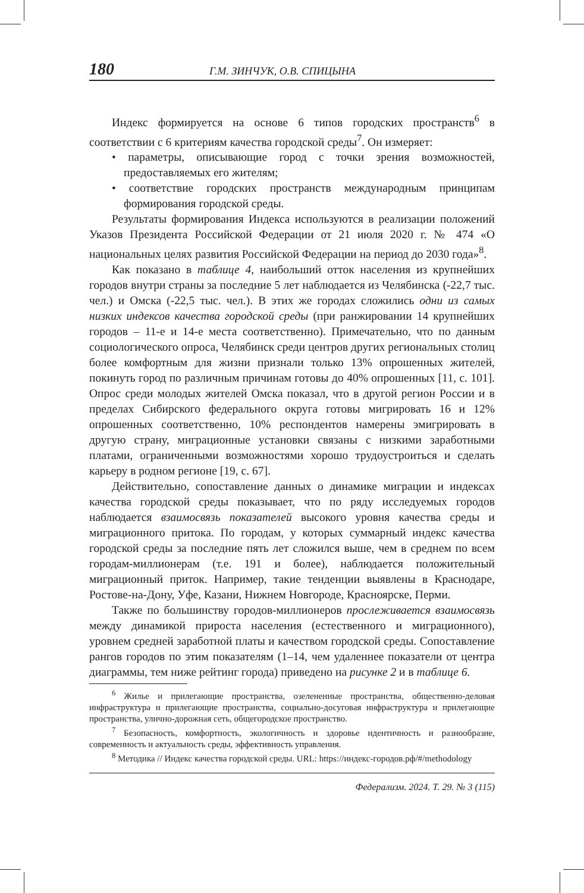180 Г.М. ЗИНЧУК, О.В. СПИЦЫНА
Индекс формируется на основе 6 типов городских пространств<sup>6</sup> в соответствии с 6 критериям качества городской среды<sup>7</sup>. Он измеряет:
• параметры, описывающие город с точки зрения возможностей, предоставляемых его жителям;
• соответствие городских пространств международным принципам формирования городской среды.
Результаты формирования Индекса используются в реализации положений Указов Президента Российской Федерации от 21 июля 2020 г. № 474 «О национальных целях развития Российской Федерации на период до 2030 года»<sup>8</sup>.
Как показано в таблице 4, наибольший отток населения из крупнейших городов внутри страны за последние 5 лет наблюдается из Челябинска (-22,7 тыс. чел.) и Омска (-22,5 тыс. чел.). В этих же городах сложились одни из самых низких индексов качества городской среды (при ранжировании 14 крупнейших городов – 11-е и 14-е места соответственно). Примечательно, что по данным социологического опроса, Челябинск среди центров других региональных столиц более комфортным для жизни признали только 13% опрошенных жителей, покинуть город по различным причинам готовы до 40% опрошенных [11, с. 101]. Опрос среди молодых жителей Омска показал, что в другой регион России и в пределах Сибирского федерального округа готовы мигрировать 16 и 12% опрошенных соответственно, 10% респондентов намерены эмигрировать в другую страну, миграционные установки связаны с низкими заработными платами, ограниченными возможностями хорошо трудоустроиться и сделать карьеру в родном регионе [19, с. 67].
Действительно, сопоставление данных о динамике миграции и индексах качества городской среды показывает, что по ряду исследуемых городов наблюдается взаимосвязь показателей высокого уровня качества среды и миграционного притока. По городам, у которых суммарный индекс качества городской среды за последние пять лет сложился выше, чем в среднем по всем городам-миллионерам (т.е. 191 и более), наблюдается положительный миграционный приток. Например, такие тенденции выявлены в Краснодаре, Ростове-на-Дону, Уфе, Казани, Нижнем Новгороде, Красноярске, Перми.
Также по большинству городов-миллионеров прослеживается взаимосвязь между динамикой прироста населения (естественного и миграционного), уровнем средней заработной платы и качеством городской среды. Сопоставление рангов городов по этим показателям (1–14, чем удаленнее показатели от центра диаграммы, тем ниже рейтинг города) приведено на рисунке 2 и в таблице 6.
<sup>6</sup> Жилье и прилегающие пространства, озелененные пространства, общественно-деловая инфраструктура и прилегающие пространства, социально-досуговая инфраструктура и прилегающие пространства, улично-дорожная сеть, общегородское пространство.
<sup>7</sup> Безопасность, комфортность, экологичность и здоровье идентичность и разнообразие, современность и актуальность среды, эффективность управления.
<sup>8</sup> Методика // Индекс качества городской среды. URL: https://индекс-городов.рф/#/methodology
Федерализм. 2024. Т. 29. № 3 (115)